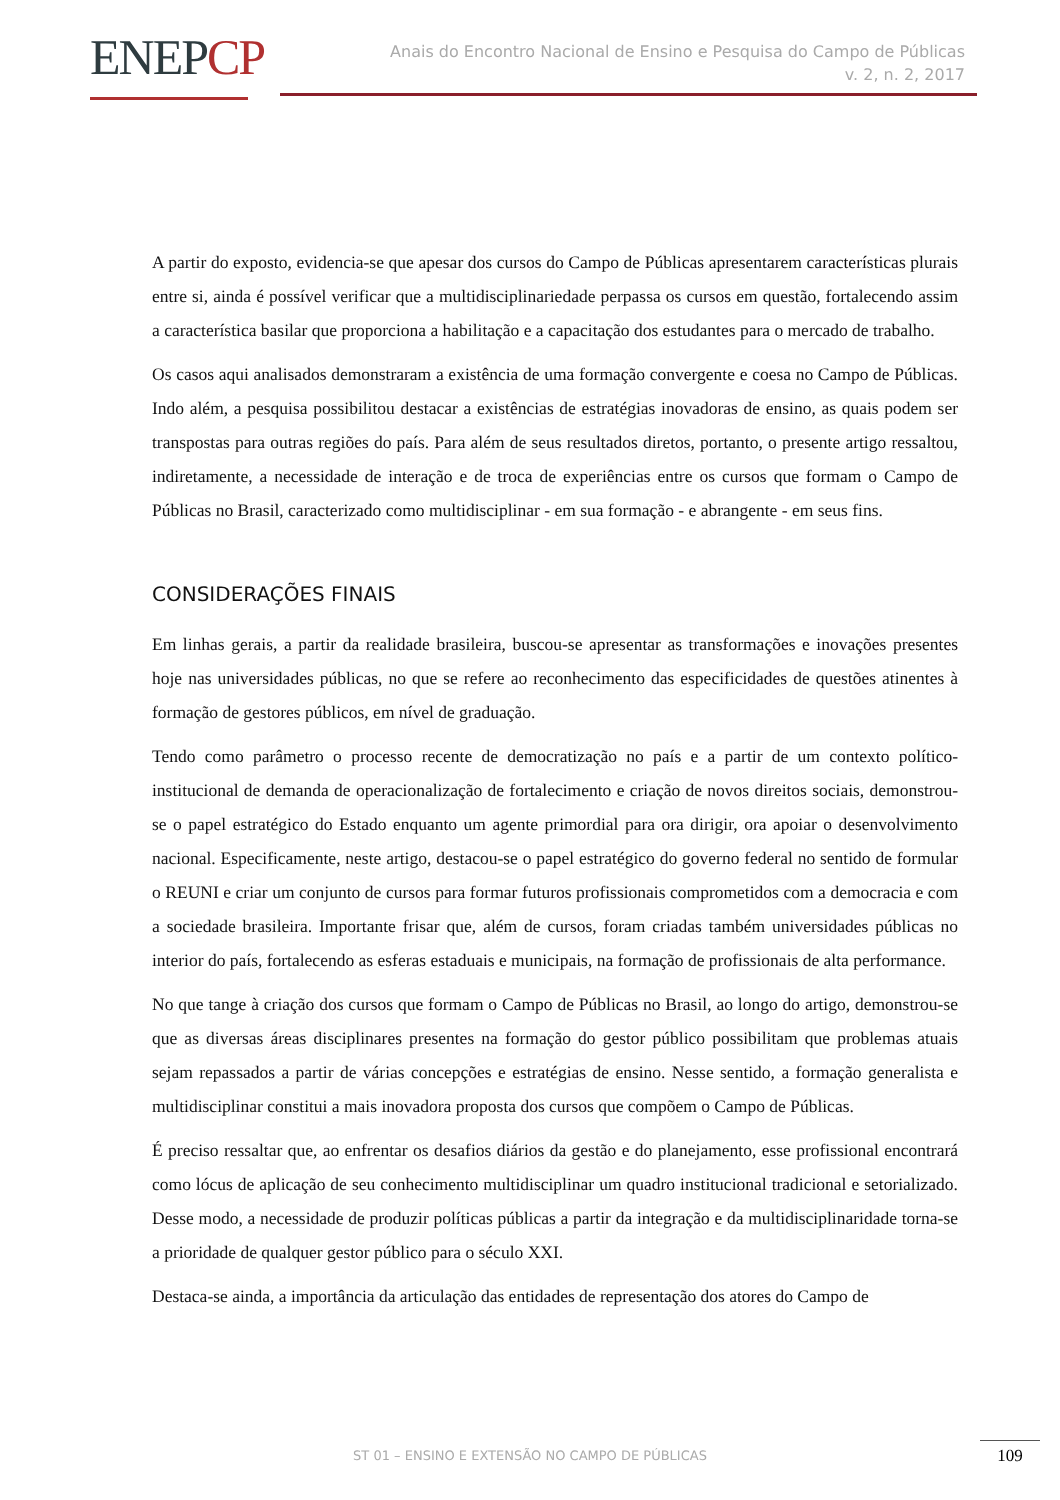ENEPCP
Anais do Encontro Nacional de Ensino e Pesquisa do Campo de Públicas
v. 2, n. 2, 2017
A partir do exposto, evidencia-se que apesar dos cursos do Campo de Públicas apresentarem características plurais entre si, ainda é possível verificar que a multidisciplinariedade perpassa os cursos em questão, fortalecendo assim a característica basilar que proporciona a habilitação e a capacitação dos estudantes para o mercado de trabalho.
Os casos aqui analisados demonstraram a existência de uma formação convergente e coesa no Campo de Públicas. Indo além, a pesquisa possibilitou destacar a existências de estratégias inovadoras de ensino, as quais podem ser transpostas para outras regiões do país. Para além de seus resultados diretos, portanto, o presente artigo ressaltou, indiretamente, a necessidade de interação e de troca de experiências entre os cursos que formam o Campo de Públicas no Brasil, caracterizado como multidisciplinar - em sua formação - e abrangente - em seus fins.
CONSIDERAÇÕES FINAIS
Em linhas gerais, a partir da realidade brasileira, buscou-se apresentar as transformações e inovações presentes hoje nas universidades públicas, no que se refere ao reconhecimento das especificidades de questões atinentes à formação de gestores públicos, em nível de graduação.
Tendo como parâmetro o processo recente de democratização no país e a partir de um contexto político-institucional de demanda de operacionalização de fortalecimento e criação de novos direitos sociais, demonstrou-se o papel estratégico do Estado enquanto um agente primordial para ora dirigir, ora apoiar o desenvolvimento nacional. Especificamente, neste artigo, destacou-se o papel estratégico do governo federal no sentido de formular o REUNI e criar um conjunto de cursos para formar futuros profissionais comprometidos com a democracia e com a sociedade brasileira. Importante frisar que, além de cursos, foram criadas também universidades públicas no interior do país, fortalecendo as esferas estaduais e municipais, na formação de profissionais de alta performance.
No que tange à criação dos cursos que formam o Campo de Públicas no Brasil, ao longo do artigo, demonstrou-se que as diversas áreas disciplinares presentes na formação do gestor público possibilitam que problemas atuais sejam repassados a partir de várias concepções e estratégias de ensino. Nesse sentido, a formação generalista e multidisciplinar constitui a mais inovadora proposta dos cursos que compõem o Campo de Públicas.
É preciso ressaltar que, ao enfrentar os desafios diários da gestão e do planejamento, esse profissional encontrará como lócus de aplicação de seu conhecimento multidisciplinar um quadro institucional tradicional e setorializado. Desse modo, a necessidade de produzir políticas públicas a partir da integração e da multidisciplinaridade torna-se a prioridade de qualquer gestor público para o século XXI.
Destaca-se ainda, a importância da articulação das entidades de representação dos atores do Campo de
ST 01 – ENSINO E EXTENSÃO NO CAMPO DE PÚBLICAS 109